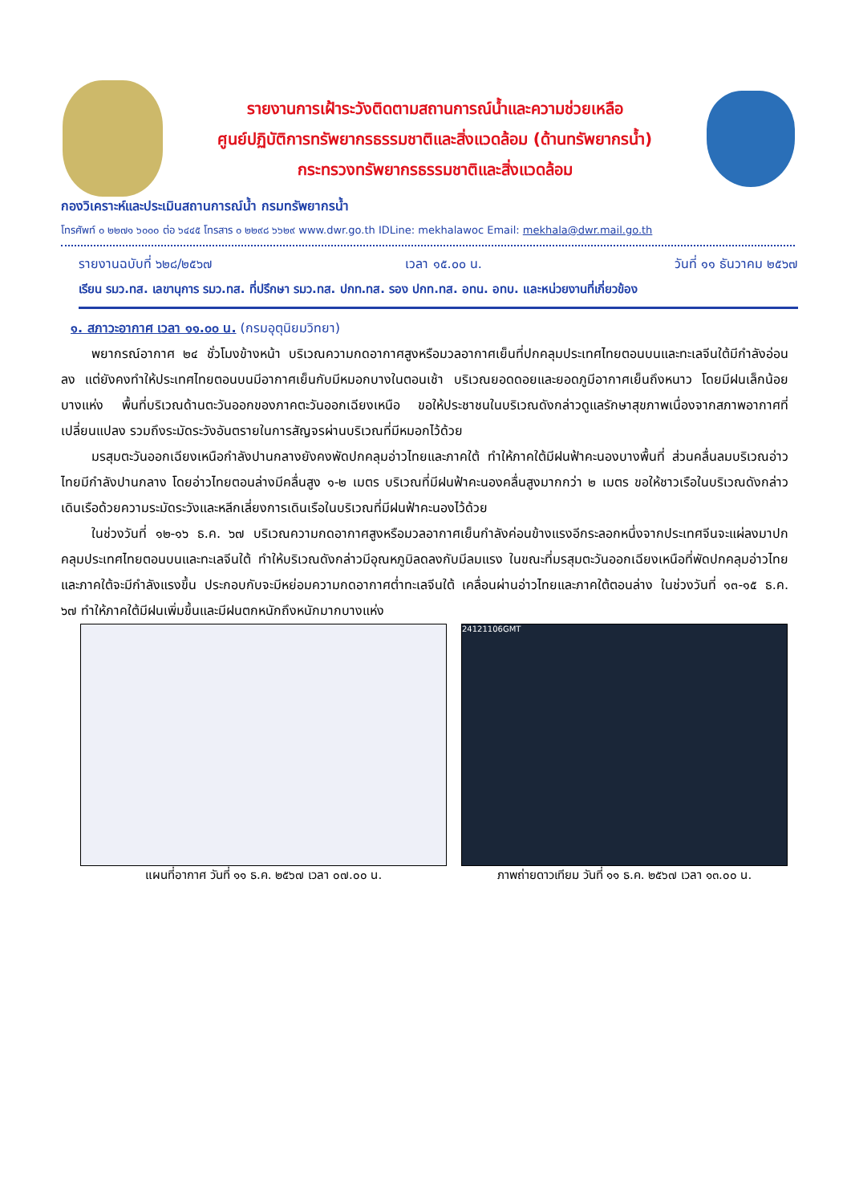รายงานการเฝ้าระวังติดตามสถานการณ์น้ำและความช่วยเหลือ
ศูนย์ปฏิบัติการทรัพยากรธรรมชาติและสิ่งแวดล้อม (ด้านทรัพยากรน้ำ)
กระทรวงทรัพยากรธรรมชาติและสิ่งแวดล้อม
กองวิเคราะห์และประเมินสถานการณ์น้ำ กรมทรัพยากรน้ำ
โทรศัพท์ ๐ ๒๒๗๑ ๖๐๐๐ ต่อ ๖๔๔๕ โทรสาร ๐ ๒๒๙๘ ๖๖๒๙ www.dwr.go.th IDLine: mekhalawoc Email: mekhala@dwr.mail.go.th
รายงานฉบับที่ ๖๒๘/๒๕๖๗ เวลา ๑๕.๐๐ น. วันที่ ๑๑ ธันวาคม ๒๕๖๗
เรียน รมว.ทส. เลขานุการ รมว.ทส. ที่ปรึกษา รมว.ทส. ปกท.ทส. รอง ปกท.ทส. อทน. อทบ. และหน่วยงานที่เกี่ยวข้อง
๑. สภาวะอากาศ เวลา ๑๑.๐๐ น. (กรมอุตุนิยมวิทยา)
พยากรณ์อากาศ ๒๔ ชั่วโมงข้างหน้า บริเวณความกดอากาศสูงหรือมวลอากาศเย็นที่ปกคลุมประเทศไทยตอนบนและทะเลจีนใต้มีกำลังอ่อนลง แต่ยังคงทำให้ประเทศไทยตอนบนมีอากาศเย็นกับมีหมอกบางในตอนเช้า บริเวณยอดดอยและยอดภูมีอากาศเย็นถึงหนาว โดยมีฝนเล็กน้อยบางแห่ง พื้นที่บริเวณด้านตะวันออกของภาคตะวันออกเฉียงเหนือ ขอให้ประชาชนในบริเวณดังกล่าวดูแลรักษาสุขภาพเนื่องจากสภาพอากาศที่เปลี่ยนแปลง รวมถึงระมัดระวังอันตรายในการสัญจรผ่านบริเวณที่มีหมอกไว้ด้วย
มรสุมตะวันออกเฉียงเหนือกำลังปานกลางยังคงพัดปกคลุมอ่าวไทยและภาคใต้ ทำให้ภาคใต้มีฝนฟ้าคะนองบางพื้นที่ ส่วนคลื่นลมบริเวณอ่าวไทยมีกำลังปานกลาง โดยอ่าวไทยตอนล่างมีคลื่นสูง ๑-๒ เมตร บริเวณที่มีฝนฟ้าคะนองคลื่นสูงมากกว่า ๒ เมตร ขอให้ชาวเรือในบริเวณดังกล่าวเดินเรือด้วยความระมัดระวังและหลีกเลี่ยงการเดินเรือในบริเวณที่มีฝนฟ้าคะนองไว้ด้วย
ในช่วงวันที่ ๑๒-๑๖ ธ.ค. ๖๗ บริเวณความกดอากาศสูงหรือมวลอากาศเย็นกำลังค่อนข้างแรงอีกระลอกหนึ่งจากประเทศจีนจะแผ่ลงมาปกคลุมประเทศไทยตอนบนและทะเลจีนใต้ ทำให้บริเวณดังกล่าวมีอุณหภูมิลดลงกับมีลมแรง ในขณะที่มรสุมตะวันออกเฉียงเหนือที่พัดปกคลุมอ่าวไทยและภาคใต้จะมีกำลังแรงขึ้น ประกอบกับจะมีหย่อมความกดอากาศต่ำทะเลจีนใต้ เคลื่อนผ่านอ่าวไทยและภาคใต้ตอนล่าง ในช่วงวันที่ ๑๓-๑๕ ธ.ค. ๖๗ ทำให้ภาคใต้มีฝนเพิ่มขึ้นและมีฝนตกหนักถึงหนักมากบางแห่ง
แผนที่อากาศ วันที่ ๑๑ ธ.ค. ๒๕๖๗ เวลา ๐๗.๐๐ น.
24121106GMT
ภาพถ่ายดาวเทียม วันที่ ๑๑ ธ.ค. ๒๕๖๗ เวลา ๑๓.๐๐ น.